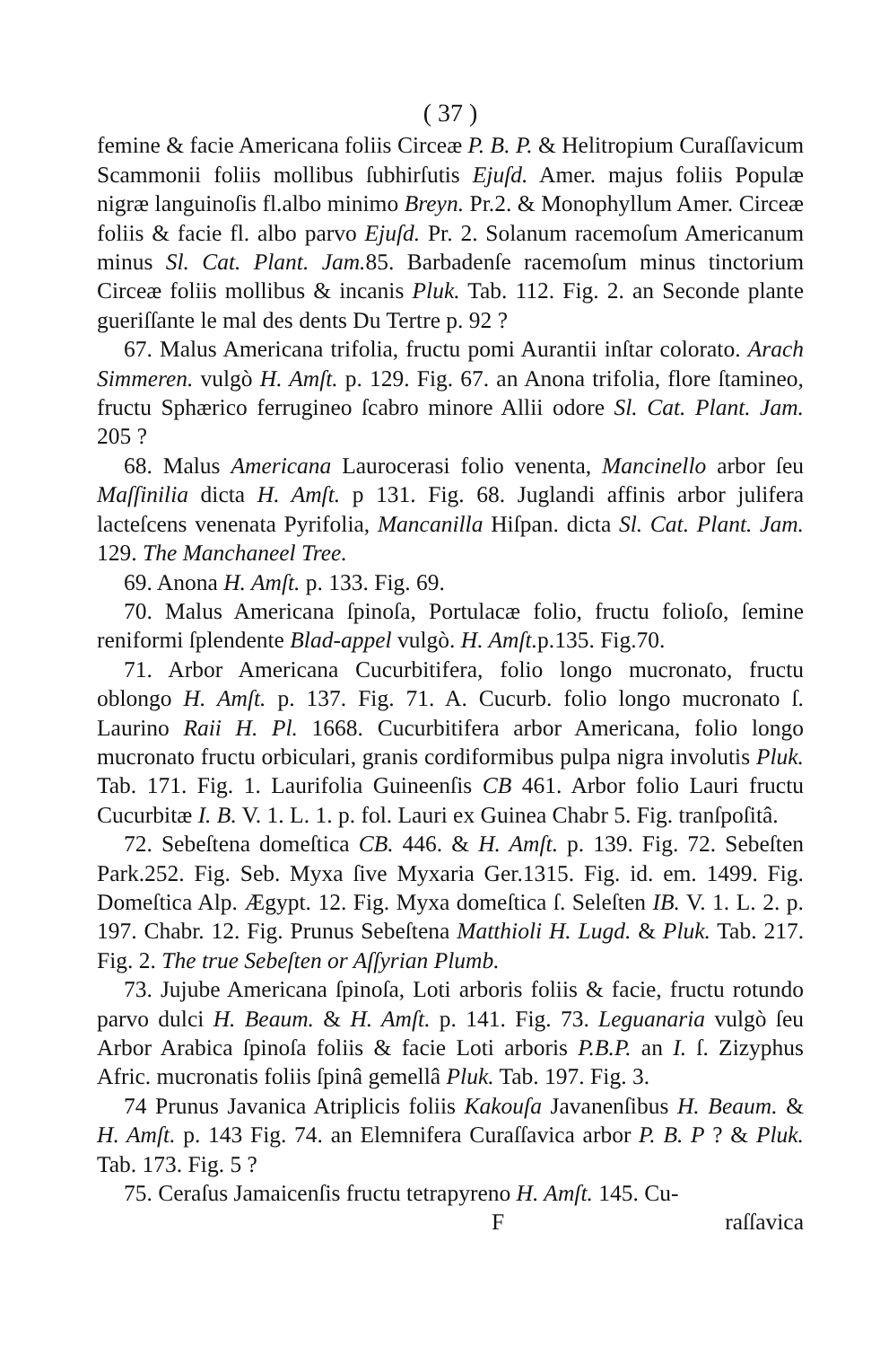( 37 )
femine & facie Americana foliis Circeæ P. B. P. & Helitropium Curaſſavicum Scammonii foliis mollibus ſubhirſutis Ejuſd. Amer. majus foliis Populæ nigræ languinoſis fl.albo minimo Breyn. Pr.2. & Monophyllum Amer. Circeæ foliis & facie fl. albo parvo Ejuſd. Pr. 2. Solanum racemoſum Americanum minus Sl. Cat. Plant. Jam. 85. Barbadenſe racemoſum minus tinctorium Circeæ foliis mollibus & incanis Pluk. Tab. 112. Fig. 2. an Seconde plante gueriſſante le mal des dents Du Tertre p. 92 ?
67. Malus Americana trifolia, fructu pomi Aurantii inſtar colorato. Arach Simmeren. vulgò H. Amſt. p. 129. Fig. 67. an Anona trifolia, flore ſtamineo, fructu Sphærico ferrugineo ſcabro minore Allii odore Sl. Cat. Plant. Jam. 205 ?
68. Malus Americana Laurocerasi folio venenta, Mancinello arbor ſeu Maſſinilia dicta H. Amſt. p 131. Fig. 68. Juglandi affinis arbor julifera lacteſcens venenata Pyrifolia, Mancanilla Hiſpan. dicta Sl. Cat. Plant. Jam. 129. The Manchaneel Tree.
69. Anona H. Amſt. p. 133. Fig. 69.
70. Malus Americana ſpinoſa, Portulacæ folio, fructu folioſo, ſemine reniformi ſplendente Blad-appel vulgò. H. Amſt. p.135. Fig.70.
71. Arbor Americana Cucurbitifera, folio longo mucronato, fructu oblongo H. Amſt. p. 137. Fig. 71. A. Cucurb. folio longo mucronato ſ. Laurino Raii H. Pl. 1668. Cucurbitifera arbor Americana, folio longo mucronato fructu orbiculari, granis cordiformibus pulpa nigra involutis Pluk. Tab. 171. Fig. 1. Laurifolia Guineenſis CB 461. Arbor folio Lauri fructu Cucurbitæ I. B. V. 1. L. 1. p. fol. Lauri ex Guinea Chabr 5. Fig. tranſpoſitâ.
72. Sebeſtena domeſtica CB. 446. & H. Amſt. p. 139. Fig. 72. Sebeſten Park.252. Fig. Seb. Myxa ſive Myxaria Ger.1315. Fig. id. em. 1499. Fig. Domeſtica Alp. Ægypt. 12. Fig. Myxa domeſtica ſ. Seleſten IB. V. 1. L. 2. p. 197. Chabr. 12. Fig. Prunus Sebeſtena Matthioli H. Lugd. & Pluk. Tab. 217. Fig. 2. The true Sebeſten or Aſſyrian Plumb.
73. Jujube Americana ſpinoſa, Loti arboris foliis & facie, fructu rotundo parvo dulci H. Beaum. & H. Amſt. p. 141. Fig. 73. Leguanaria vulgò ſeu Arbor Arabica ſpinoſa foliis & facie Loti arboris P.B.P. an I. ſ. Zizyphus Afric. mucronatis foliis ſpinâ gemellâ Pluk. Tab. 197. Fig. 3.
74 Prunus Javanica Atriplicis foliis Kakouſa Javanenſibus H. Beaum. & H. Amſt. p. 143 Fig. 74. an Elemnifera Curaſſavica arbor P. B. P ? & Pluk. Tab. 173. Fig. 5 ?
75. Ceraſus Jamaicenſis fructu tetrapyreno H. Amſt. 145. Cu-
F raſſavica